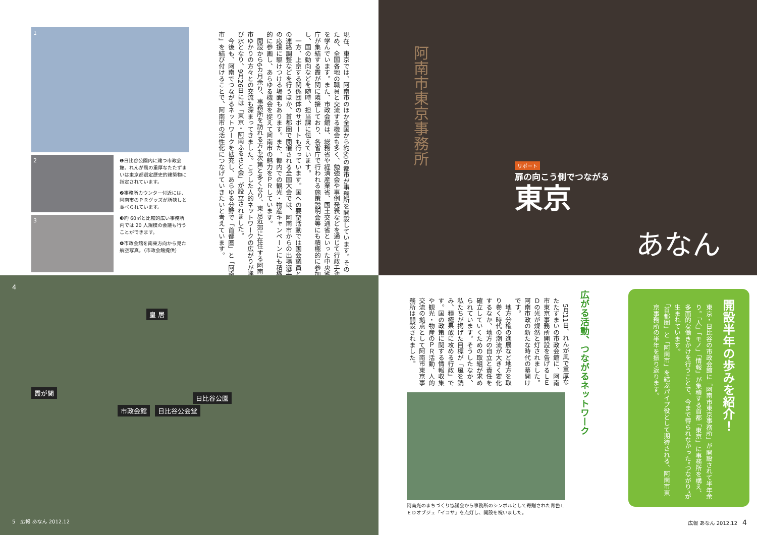1
2
3
❶日比谷公園内に建つ市政会館。れんが風の重厚なたたずまいは東京都選定歴史的建築物に指定されています。
❷事務所カウンター付近には、阿南市のＰＲグッズが所狭しと並べられています。
❸約 60㎡と比較的広い事務所内では 20 人規模の会議も行うことができます。
❹市政会館を南東方向から見た航空写真。（市政会館提供）
現在、東京では、阿南市のほか全国から約60の都市が事務所を開設しています。そのため、全国各地の職員と交流する機会も多く、勉強会や事例発表などを通じて行政手法を学んでいます。また、市政会館は、総務省や経済産業省、国土交通省といった中央省庁が集結する霞が関に隣接しており、各省庁で行われる施策説明会等にも積極的に参加し、国の動向などを随時、担当課に伝えています。
　一方、上京する関係団体のサポートも行っています。国への要望活動では国会議員との連絡調整などを行うほか、首都圏で開催される全国大会では、阿南市からの出場選手の応援に駆けつける場面もあります。また、都内での観光・物産キャンペーンにも積極的に参画し、あらゆる機会を捉えて阿南市の魅力をＰＲしています。
　開設から6カ月余り、事務所を訪れる方も次第と多くなり、東京近郊に在住する阿南市ゆかりの方々との交流も深まってきました。こうした人的ネットワークの広がりが呼び水となり、9月26日には「東京・阿南ふるさと会」が設立されました。
　今後も、阿南でつながるネットワークを拡充し、あらゆる分野で「首都圏」と「阿南市」を結び付けることで、阿南市の活性化につなげていきたいと考えています。
4
皇 居
霞が関
日比谷公園
市政会館 日比谷公会堂
5　広報 あなん 2012.12
阿南市東京事務所
リポート
扉の向こう側でつながる
東京
あなん
開設半年の歩みを紹介！
東京・日比谷の市政会館に「阿南市東京事務所」が開設されて半年余り。「人」「モノ」「情報」が集積する首都「東京」に事務所を構え、多面的な働きかけを行うことで、今まで得られなかった“つながり”が生まれています。
「首都圏」と「阿南市」を結ぶパイプ役として期待される、阿南市東京事務所の半年を振り返ります。
広がる活動、つながるネットワーク
　5月11日、れんが風で重厚なたたずまいの市政会館に、阿南市東京事務所開設を告げるＬＥＤの光が燦然と灯されました。阿南市政の新たな時代の幕開けです。
　地方分権の進展など地方を取り巻く時代の潮流が大きく変化するなか、地方の自立と責任を確立していくための取組が求められています。そうしたなか、私たちが掲げた目標が「風を読み、積極果敢に攻める行政」です。国の政策に関する情報収集や観光・物産のＰＲ活動、人的交流の拠点として阿南市東京事務所は開設されました。
阿南光のまちづくり協議会から事務所のシンボルとして寄贈された青色ＬＥＤオブジェ「イコサ」を点灯し、開設を祝いました。
広報 あなん 2012.12　4